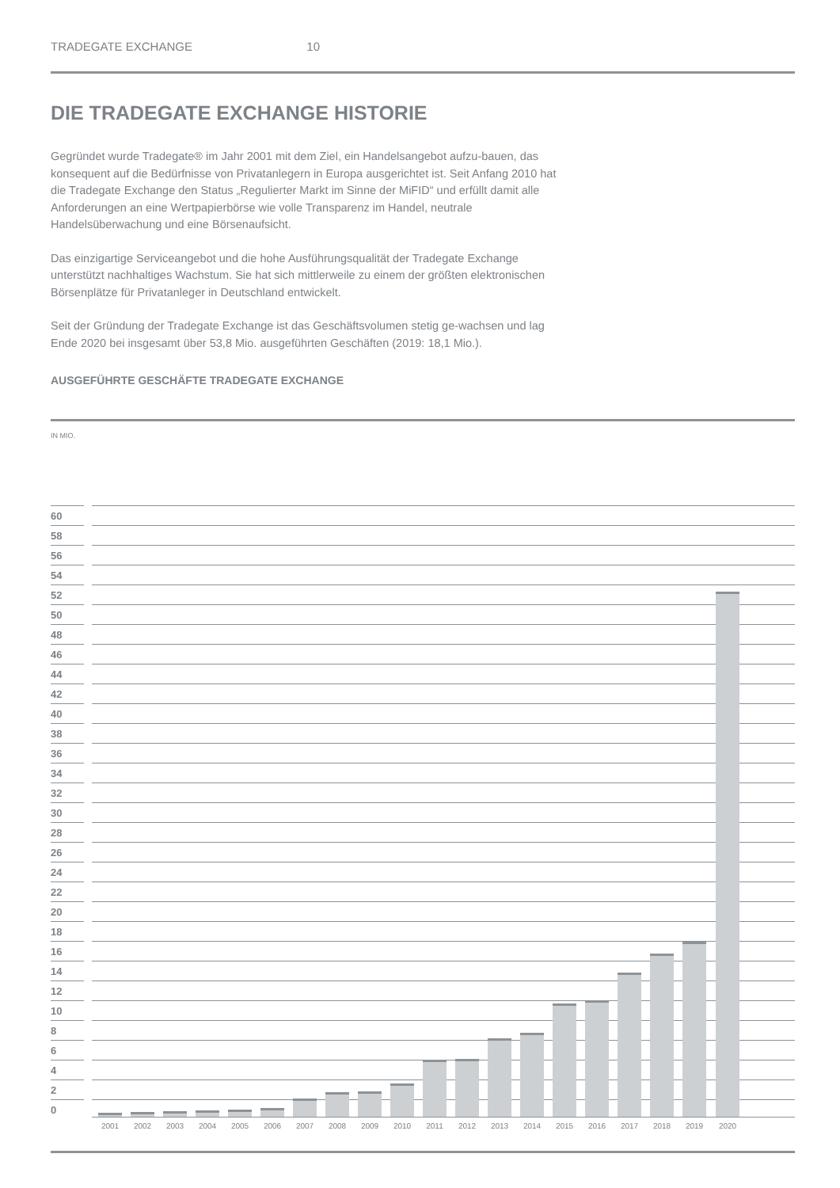TRADEGATE EXCHANGE 10
DIE TRADEGATE EXCHANGE HISTORIE
Gegründet wurde Tradegate® im Jahr 2001 mit dem Ziel, ein Handelsangebot aufzu-bauen, das konsequent auf die Bedürfnisse von Privatanlegern in Europa ausgerichtet ist. Seit Anfang 2010 hat die Tradegate Exchange den Status „Regulierter Markt im Sinne der MiFID“ und erfüllt damit alle Anforderungen an eine Wertpapierbörse wie volle Transparenz im Handel, neutrale Handelsüberwachung und eine Börsenaufsicht.
Das einzigartige Serviceangebot und die hohe Ausführungsqualität der Tradegate Exchange unterstützt nachhaltiges Wachstum. Sie hat sich mittlerweile zu einem der größten elektronischen Börsenplätze für Privatanleger in Deutschland entwickelt.
Seit der Gründung der Tradegate Exchange ist das Geschäftsvolumen stetig ge-wachsen und lag Ende 2020 bei insgesamt über 53,8 Mio. ausgeführten Geschäften (2019: 18,1 Mio.).
AUSGEFÜHRTE GESCHÄFTE TRADEGATE EXCHANGE
IN MIO.
60
58
56
54
52
50
48
46
44
42
40
38
36
34
32
30
28
26
24
22
20
18
16
14
12
10
8
6
4
2
0
2001 2002 2003 2004 2005 2006 2007 2008 2009 2010 2011 2012 2013 2014 2015 2016 2017 2018 2019 2020